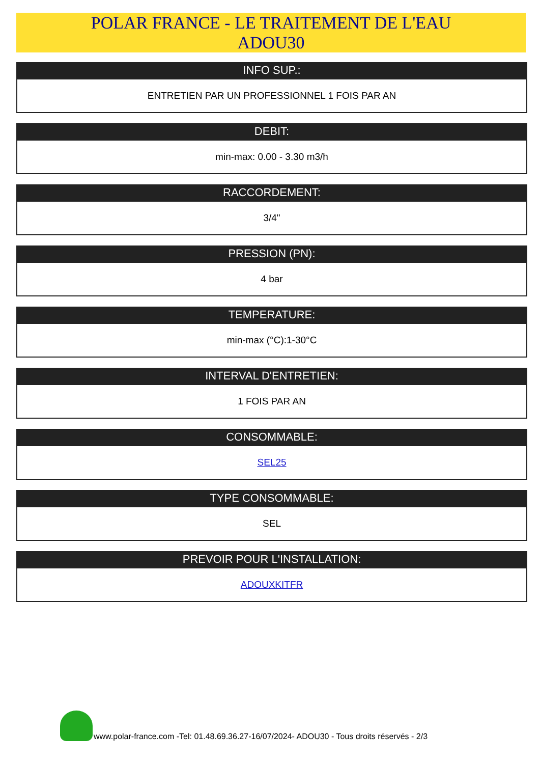POLAR FRANCE - LE TRAITEMENT DE L'EAU
ADOU30
INFO SUP.:
ENTRETIEN PAR UN PROFESSIONNEL 1 FOIS PAR AN
DEBIT:
min-max: 0.00 - 3.30 m3/h
RACCORDEMENT:
3/4"
PRESSION (PN):
4 bar
TEMPERATURE:
min-max (°C):1-30°C
INTERVAL D'ENTRETIEN:
1 FOIS PAR AN
CONSOMMABLE:
SEL25
TYPE CONSOMMABLE:
SEL
PREVOIR POUR L'INSTALLATION:
ADOUXKITFR
www.polar-france.com -Tel: 01.48.69.36.27-16/07/2024- ADOU30 - Tous droits réservés - 2/3